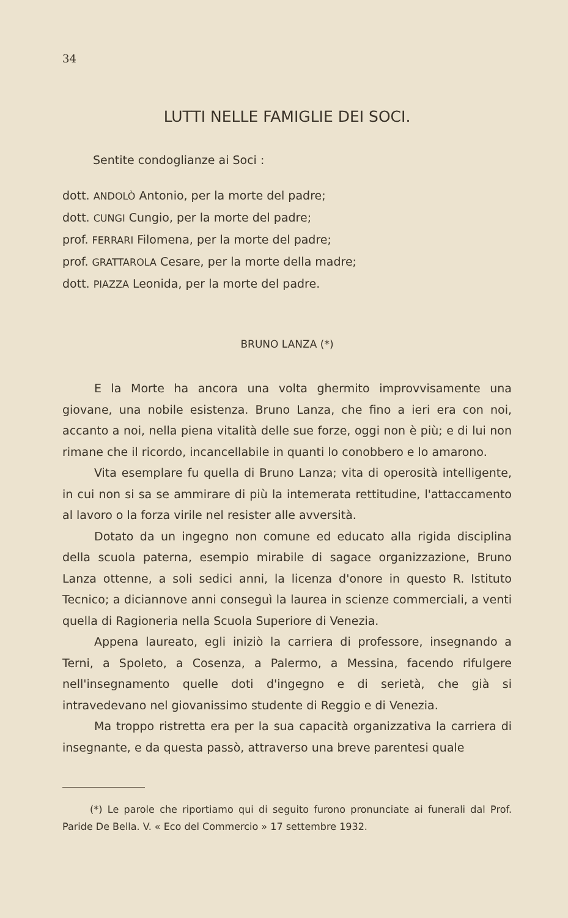34
LUTTI NELLE FAMIGLIE DEI SOCI.
Sentite condoglianze ai Soci :
dott. ANDOLÒ Antonio, per la morte del padre;
dott. CUNGI Cungio, per la morte del padre;
prof. FERRARI Filomena, per la morte del padre;
prof. GRATTAROLA Cesare, per la morte della madre;
dott. PIAZZA Leonida, per la morte del padre.
BRUNO LANZA (*)
E la Morte ha ancora una volta ghermito improvvisamente una giovane, una nobile esistenza. Bruno Lanza, che fino a ieri era con noi, accanto a noi, nella piena vitalità delle sue forze, oggi non è più; e di lui non rimane che il ricordo, incancellabile in quanti lo conobbero e lo amarono.
Vita esemplare fu quella di Bruno Lanza; vita di operosità intelligente, in cui non si sa se ammirare di più la intemerata rettitudine, l'attaccamento al lavoro o la forza virile nel resister alle avversità.
Dotato da un ingegno non comune ed educato alla rigida disciplina della scuola paterna, esempio mirabile di sagace organizzazione, Bruno Lanza ottenne, a soli sedici anni, la licenza d'onore in questo R. Istituto Tecnico; a diciannove anni conseguì la laurea in scienze commerciali, a venti quella di Ragioneria nella Scuola Superiore di Venezia.
Appena laureato, egli iniziò la carriera di professore, insegnando a Terni, a Spoleto, a Cosenza, a Palermo, a Messina, facendo rifulgere nell'insegnamento quelle doti d'ingegno e di serietà, che già si intravedevano nel giovanissimo studente di Reggio e di Venezia.
Ma troppo ristretta era per la sua capacità organizzativa la carriera di insegnante, e da questa passò, attraverso una breve parentesi quale
(*) Le parole che riportiamo qui di seguito furono pronunciate ai funerali dal Prof. Paride De Bella. V. « Eco del Commercio » 17 settembre 1932.